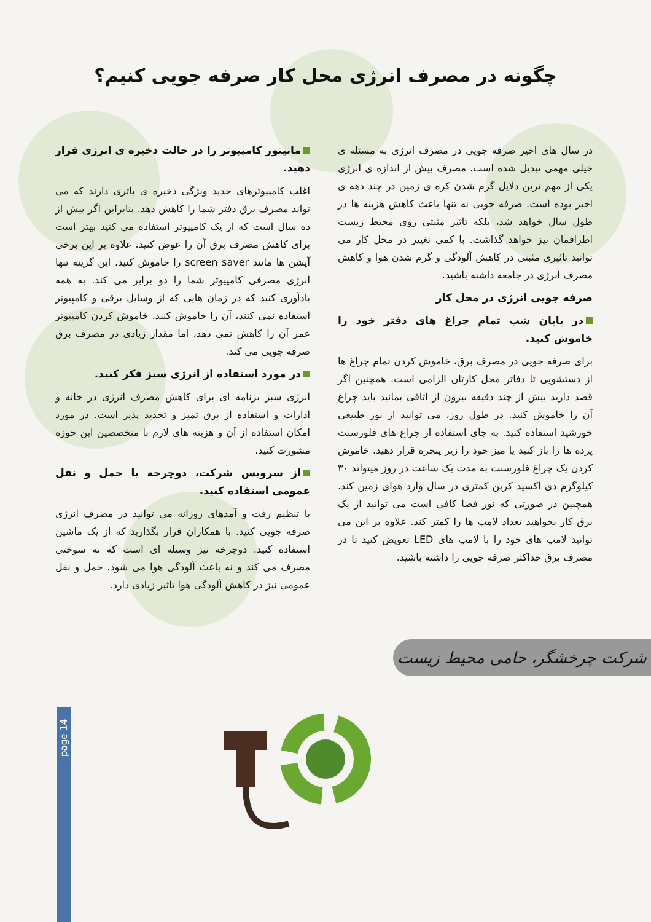چگونه در مصرف انرژی محل کار صرفه جویی کنیم؟
در سال های اخیر صرفه جویی در مصرف انرژی به مسئله ی خیلی مهمی تبدیل شده است. مصرف بیش از اندازه ی انرژی یکی از مهم ترین دلایل گرم شدن کره ی زمین در چند دهه ی اخیر بوده است. صرفه جویی نه تنها باعث کاهش هزینه ها در طول سال خواهد شد، بلکه تاثیر مثبتی روی محیط زیست اطرافمان نیز خواهد گذاشت. با کمی تغییر در محل کار می توانید تاثیری مثبتی در کاهش آلودگی و گرم شدن هوا و کاهش مصرف انرژی در جامعه داشته باشید.
صرفه جویی انرژی در محل کار
در پایان شب تمام چراغ های دفتر خود را خاموش کنید.
برای صرفه جویی در مصرف برق، خاموش کردن تمام چراغ ها از دستشویی تا دفاتر محل کارتان الزامی است. همچنین اگر قصد دارید بیش از چند دقیقه بیرون از اتاقی بمانید باید چراغ آن را خاموش کنید. در طول روز، می توانید از نور طبیعی خورشید استفاده کنید. به جای استفاده از چراغ های فلورسنت پرده ها را باز کنید یا میز خود را زیر پنجره قرار دهید. خاموش کردن یک چراغ فلورسنت به مدت یک ساعت در روز میتواند ۳۰ کیلوگرم دی اکسید کربن کمتری در سال وارد هوای زمین کند. همچنین در صورتی که نور فضا کافی است می توانید از یک برق کار بخواهید تعداد لامپ ها را کمتر کند. علاوه بر این می توانید لامپ های خود را با لامپ های LED تعویض کنید تا در مصرف برق حداکثر صرفه جویی را داشته باشید.
مانیتور کامپیوتر را در حالت ذخیره ی انرژی قرار دهید.
اغلب کامپیوترهای جدید ویژگی ذخیره ی باتری دارند که می تواند مصرف برق دفتر شما را کاهش دهد. بنابراین اگر بیش از ده سال است که از یک کامپیوتر استفاده می کنید بهتر است برای کاهش مصرف برق آن را عوض کنید. علاوه بر این برخی آپشن ها مانند screen saver را خاموش کنید. این گزینه تنها انرژی مصرفی کامپیوتر شما را دو برابر می کند. به همه یادآوری کنید که در زمان هایی که از وسایل برقی و کامپیوتر استفاده نمی کنند، آن را خاموش کنند. خاموش کردن کامپیوتر عمر آن را کاهش نمی دهد، اما مقدار زیادی در مصرف برق صرفه جویی می کند.
در مورد استفاده از انرژی سبز فکر کنید.
انرژی سبز برنامه ای برای کاهش مصرف انرژی در خانه و ادارات و استفاده از برق تمیز و تجدید پذیر است. در مورد امکان استفاده از آن و هزینه های لازم با متخصصین این حوزه مشورت کنید.
از سرویس شرکت، دوچرخه یا حمل و نقل عمومی استفاده کنید.
با تنظیم رفت و آمدهای روزانه می توانید در مصرف انرژی صرفه جویی کنید. با همکاران قرار بگذارید که از یک ماشین استفاده کنید. دوچرخه نیز وسیله ای است که نه سوختی مصرف می کند و نه باعث آلودگی هوا می شود. حمل و نقل عمومی نیز در کاهش آلودگی هوا تاثیر زیادی دارد.
شرکت چرخشگر، حامی محیط زیست
page 14